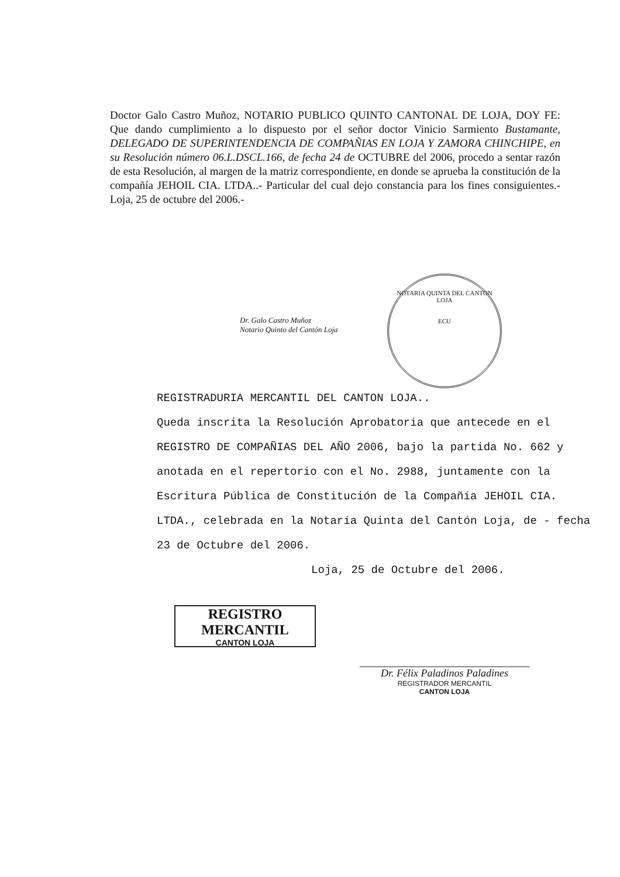Doctor Galo Castro Muñoz, NOTARIO PUBLICO QUINTO CANTONAL DE LOJA, DOY FE: Que dando cumplimiento a lo dispuesto por el señor doctor Vinicio Sarmiento Bustamante, DELEGADO DE SUPERINTENDENCIA DE COMPAÑIAS EN LOJA Y ZAMORA CHINCHIPE, en su Resolución número 06.L.DSCL.166, de fecha 24 de OCTUBRE del 2006, procedo a sentar razón de esta Resolución, al margen de la matriz correspondiente, en donde se aprueba la constitución de la compañía JEHOIL CIA. LTDA..- Particular del cual dejo constancia para los fines consiguientes.- Loja, 25 de octubre del 2006.-
Dr. Galo Castro Muñoz
Notario Quinto del Cantón Loja
NOTARIA QUINTA DEL CANTON LOJA
ECU
REGISTRADURIA MERCANTIL DEL CANTON LOJA..
Queda inscrita la Resolución Aprobatoria que antecede en el REGISTRO DE COMPAÑIAS DEL AÑO 2006, bajo la partida No. 662 y anotada en el repertorio con el No. 2988, juntamente con la Escritura Pública de Constitución de la Compañía JEHOIL CIA. LTDA., celebrada en la Notaría Quinta del Cantón Loja, de - fecha 23 de Octubre del 2006.
Loja, 25 de Octubre del 2006.
REGISTRO MERCANTIL
CANTON LOJA
Dr. Félix Paladinos Paladines
REGISTRADOR MERCANTIL
CANTON LOJA